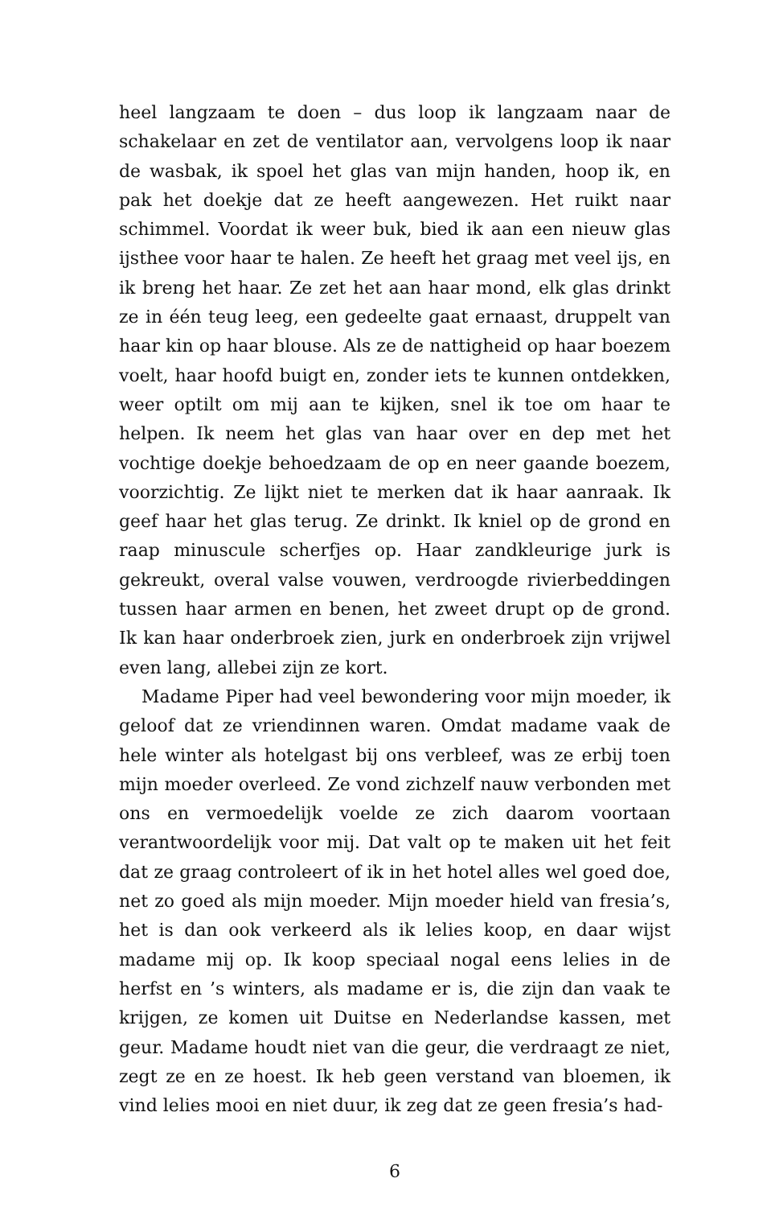heel langzaam te doen – dus loop ik langzaam naar de schakelaar en zet de ventilator aan, vervolgens loop ik naar de wasbak, ik spoel het glas van mijn handen, hoop ik, en pak het doekje dat ze heeft aangewezen. Het ruikt naar schimmel. Voordat ik weer buk, bied ik aan een nieuw glas ijsthee voor haar te halen. Ze heeft het graag met veel ijs, en ik breng het haar. Ze zet het aan haar mond, elk glas drinkt ze in één teug leeg, een gedeelte gaat ernaast, druppelt van haar kin op haar blouse. Als ze de nattigheid op haar boezem voelt, haar hoofd buigt en, zonder iets te kunnen ontdekken, weer optilt om mij aan te kijken, snel ik toe om haar te helpen. Ik neem het glas van haar over en dep met het vochtige doekje behoedzaam de op en neer gaande boezem, voorzichtig. Ze lijkt niet te merken dat ik haar aanraak. Ik geef haar het glas terug. Ze drinkt. Ik kniel op de grond en raap minuscule scherfjes op. Haar zandkleurige jurk is gekreukt, overal valse vouwen, verdroogde rivierbeddingen tussen haar armen en benen, het zweet drupt op de grond. Ik kan haar onderbroek zien, jurk en onderbroek zijn vrijwel even lang, allebei zijn ze kort.
Madame Piper had veel bewondering voor mijn moeder, ik geloof dat ze vriendinnen waren. Omdat madame vaak de hele winter als hotelgast bij ons verbleef, was ze erbij toen mijn moeder overleed. Ze vond zichzelf nauw verbonden met ons en vermoedelijk voelde ze zich daarom voortaan verantwoordelijk voor mij. Dat valt op te maken uit het feit dat ze graag controleert of ik in het hotel alles wel goed doe, net zo goed als mijn moeder. Mijn moeder hield van fresia’s, het is dan ook verkeerd als ik lelies koop, en daar wijst madame mij op. Ik koop speciaal nogal eens lelies in de herfst en ’s winters, als madame er is, die zijn dan vaak te krijgen, ze komen uit Duitse en Nederlandse kassen, met geur. Madame houdt niet van die geur, die verdraagt ze niet, zegt ze en ze hoest. Ik heb geen verstand van bloemen, ik vind lelies mooi en niet duur, ik zeg dat ze geen fresia’s had-
6